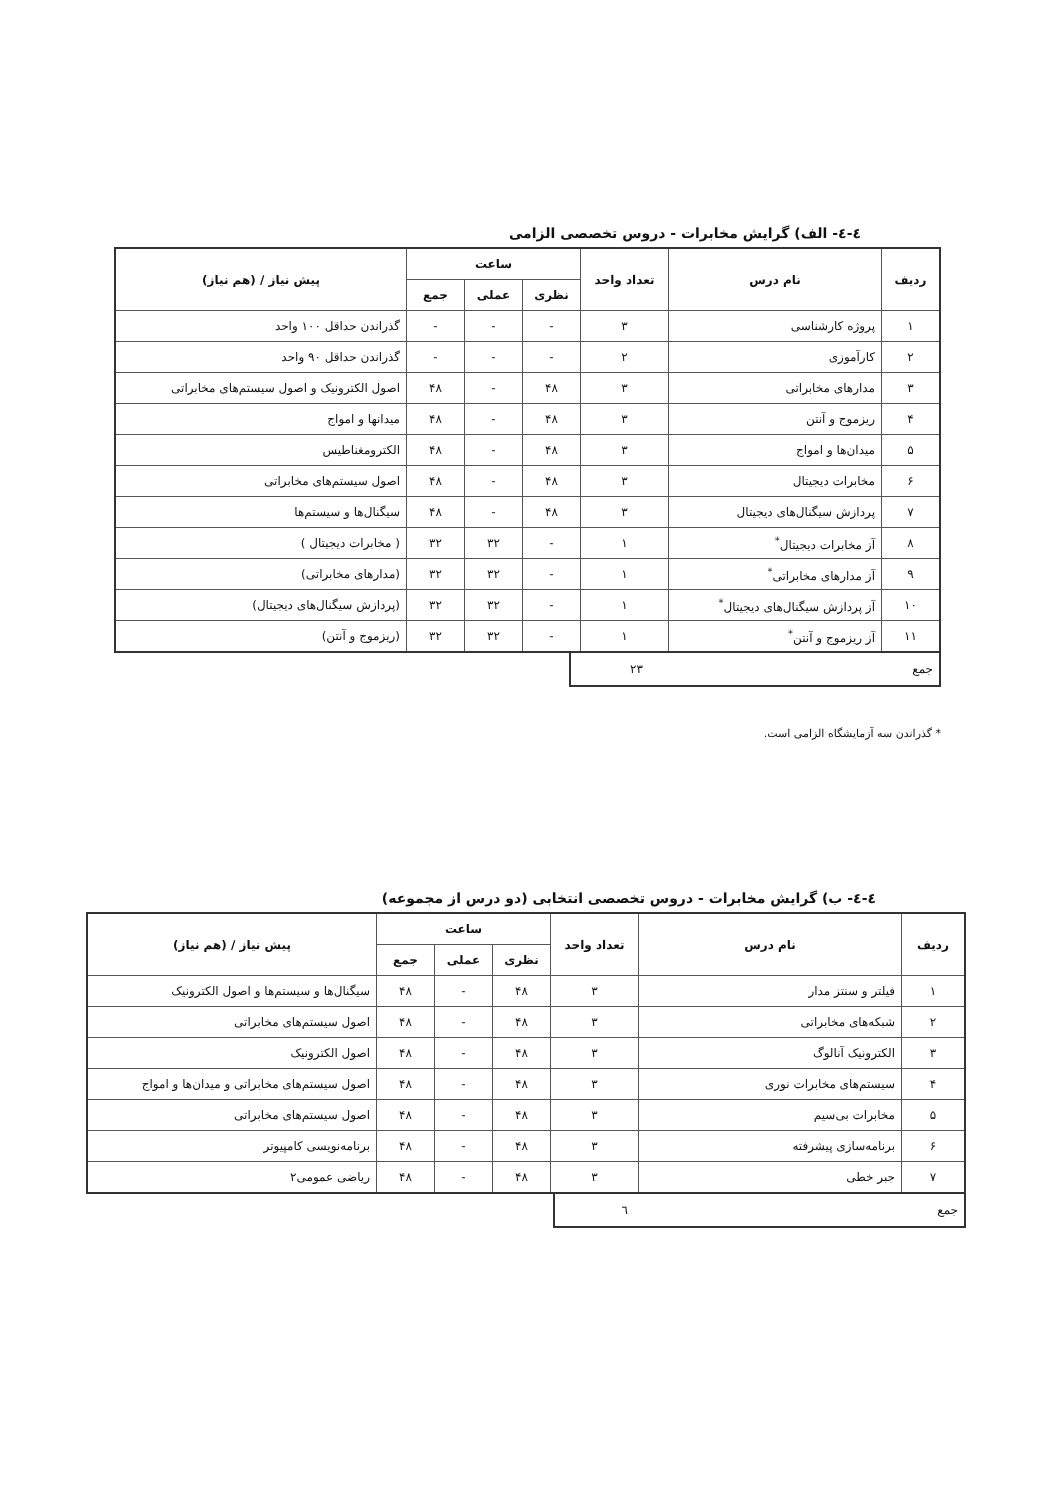٤-٤- الف) گرایش مخابرات - دروس تخصصی الزامی
| ردیف | نام درس | تعداد واحد | ساعت | | | پیش نیاز / (هم نیاز) |
| --- | --- | --- | --- | --- | --- | --- |
| | | | نظری | عملی | جمع | |
| ۱ | پروژه کارشناسی | ۳ | - | - | - | گذراندن حداقل ۱۰۰ واحد |
| ۲ | کارآموزی | ۲ | - | - | - | گذراندن حداقل ۹۰ واحد |
| ۳ | مدارهای مخابراتی | ۳ | ۴۸ | - | ۴۸ | اصول الکترونیک و اصول سیستم‌های مخابراتی |
| ۴ | ریزموج و آنتن | ۳ | ۴۸ | - | ۴۸ | میدانها و امواج |
| ۵ | میدان‌ها و امواج | ۳ | ۴۸ | - | ۴۸ | الکترومغناطیس |
| ۶ | مخابرات دیجیتال | ۳ | ۴۸ | - | ۴۸ | اصول سیستم‌های مخابراتی |
| ۷ | پردازش سیگنال‌های دیجیتال | ۳ | ۴۸ | - | ۴۸ | سیگنال‌ها و سیستم‌ها |
| ۸ | آز مخابرات دیجیتال<sup>*</sup> | ۱ | - | ۳۲ | ۳۲ | ( مخابرات دیجیتال ) |
| ۹ | آز مدارهای مخابراتی<sup>*</sup> | ۱ | - | ۳۲ | ۳۲ | (مدارهای مخابراتی) |
| ۱۰ | آز پردازش سیگنال‌های دیجیتال<sup>*</sup> | ۱ | - | ۳۲ | ۳۲ | (پردازش سیگنال‌های دیجیتال) |
| ۱۱ | آز ریزموج و آنتن<sup>*</sup> | ۱ | - | ۳۲ | ۳۲ | (ریزموج و آنتن) |
جمع ۲۳
* گذراندن سه آزمایشگاه الزامی است.
٤-٤- ب) گرایش مخابرات - دروس تخصصی انتخابی (دو درس از مجموعه)
| ردیف | نام درس | تعداد واحد | ساعت | | | پیش نیاز / (هم نیاز) |
| --- | --- | --- | --- | --- | --- | --- |
| | | | نظری | عملی | جمع | |
| ۱ | فیلتر و سنتز مدار | ۳ | ۴۸ | - | ۴۸ | سیگنال‌ها و سیستم‌ها و اصول الکترونیک |
| ۲ | شبکه‌های مخابراتی | ۳ | ۴۸ | - | ۴۸ | اصول سیستم‌های مخابراتی |
| ۳ | الکترونیک آنالوگ | ۳ | ۴۸ | - | ۴۸ | اصول الکترونیک |
| ۴ | سیستم‌های مخابرات نوری | ۳ | ۴۸ | - | ۴۸ | اصول سیستم‌های مخابراتی و میدان‌ها و امواج |
| ۵ | مخابرات بی‌سیم | ۳ | ۴۸ | - | ۴۸ | اصول سیستم‌های مخابراتی |
| ۶ | برنامه‌سازی پیشرفته | ۳ | ۴۸ | - | ۴۸ | برنامه‌نویسی کامپیوتر |
| ۷ | جبر خطی | ۳ | ۴۸ | - | ۴۸ | ریاضی عمومی۲ |
جمع ٦